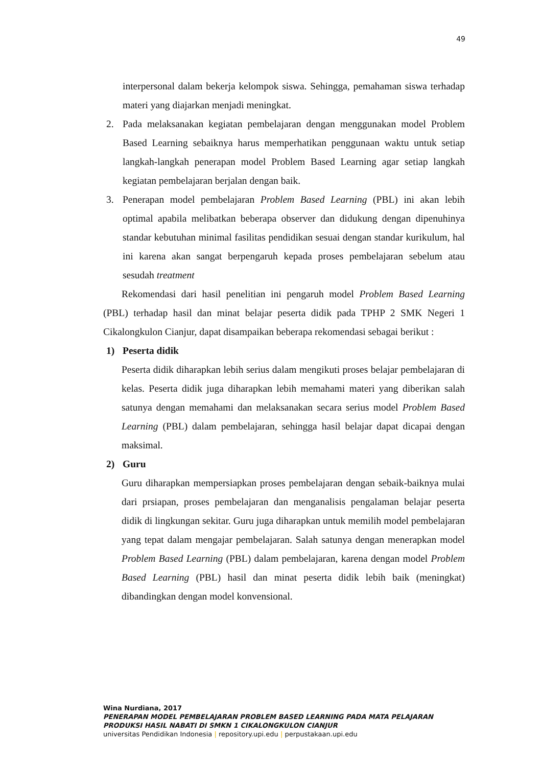49
interpersonal dalam bekerja kelompok siswa. Sehingga, pemahaman siswa terhadap materi yang diajarkan menjadi meningkat.
2. Pada melaksanakan kegiatan pembelajaran dengan menggunakan model Problem Based Learning sebaiknya harus memperhatikan penggunaan waktu untuk setiap langkah-langkah penerapan model Problem Based Learning agar setiap langkah kegiatan pembelajaran berjalan dengan baik.
3. Penerapan model pembelajaran Problem Based Learning (PBL) ini akan lebih optimal apabila melibatkan beberapa observer dan didukung dengan dipenuhinya standar kebutuhan minimal fasilitas pendidikan sesuai dengan standar kurikulum, hal ini karena akan sangat berpengaruh kepada proses pembelajaran sebelum atau sesudah treatment
Rekomendasi dari hasil penelitian ini pengaruh model Problem Based Learning (PBL) terhadap hasil dan minat belajar peserta didik pada TPHP 2 SMK Negeri 1 Cikalongkulon Cianjur, dapat disampaikan beberapa rekomendasi sebagai berikut :
1) Peserta didik
Peserta didik diharapkan lebih serius dalam mengikuti proses belajar pembelajaran di kelas. Peserta didik juga diharapkan lebih memahami materi yang diberikan salah satunya dengan memahami dan melaksanakan secara serius model Problem Based Learning (PBL) dalam pembelajaran, sehingga hasil belajar dapat dicapai dengan maksimal.
2) Guru
Guru diharapkan mempersiapkan proses pembelajaran dengan sebaik-baiknya mulai dari prsiapan, proses pembelajaran dan menganalisis pengalaman belajar peserta didik di lingkungan sekitar. Guru juga diharapkan untuk memilih model pembelajaran yang tepat dalam mengajar pembelajaran. Salah satunya dengan menerapkan model Problem Based Learning (PBL) dalam pembelajaran, karena dengan model Problem Based Learning (PBL) hasil dan minat peserta didik lebih baik (meningkat) dibandingkan dengan model konvensional.
Wina Nurdiana, 2017
PENERAPAN MODEL PEMBELAJARAN PROBLEM BASED LEARNING PADA MATA PELAJARAN
PRODUKSI HASIL NABATI DI SMKN 1 CIKALONGKULON CIANJUR
universitas Pendidikan Indonesia | repository.upi.edu | perpustakaan.upi.edu